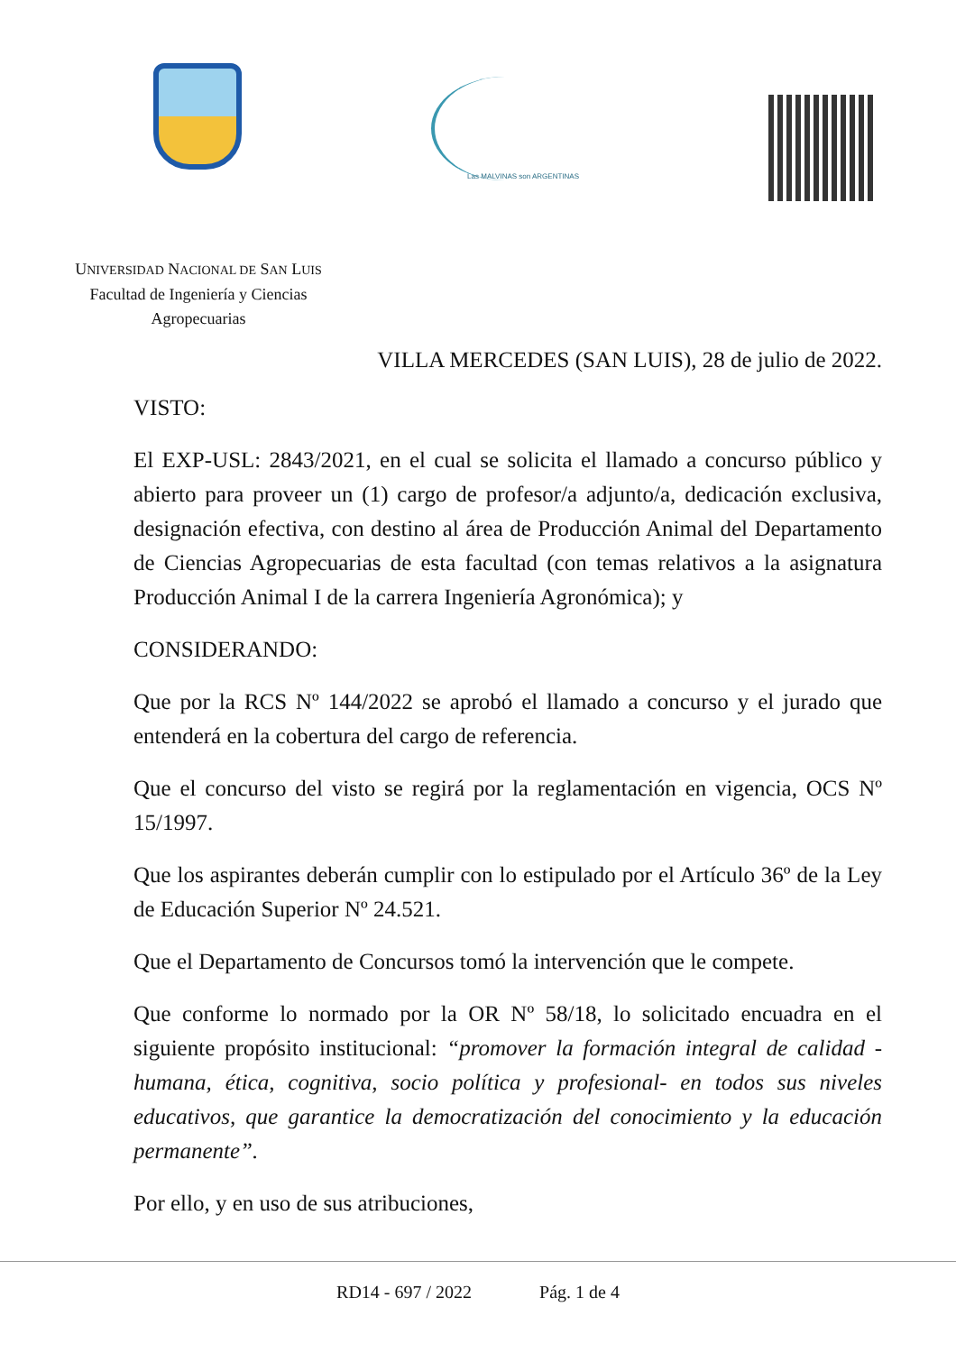Las MALVINAS son ARGENTINAS
UNIVERSIDAD NACIONAL DE SAN LUIS
Facultad de Ingeniería y Ciencias
Agropecuarias
VILLA MERCEDES (SAN LUIS), 28 de julio de 2022.
VISTO:
El EXP-USL: 2843/2021, en el cual se solicita el llamado a concurso público y abierto para proveer un (1) cargo de profesor/a adjunto/a, dedicación exclusiva, designación efectiva, con destino al área de Producción Animal del Departamento de Ciencias Agropecuarias de esta facultad (con temas relativos a la asignatura Producción Animal I de la carrera Ingeniería Agronómica); y
CONSIDERANDO:
Que por la RCS Nº 144/2022 se aprobó el llamado a concurso y el jurado que entenderá en la cobertura del cargo de referencia.
Que el concurso del visto se regirá por la reglamentación en vigencia, OCS Nº 15/1997.
Que los aspirantes deberán cumplir con lo estipulado por el Artículo 36º de la Ley de Educación Superior Nº 24.521.
Que el Departamento de Concursos tomó la intervención que le compete.
Que conforme lo normado por la OR Nº 58/18, lo solicitado encuadra en el siguiente propósito institucional: “promover la formación integral de calidad -humana, ética, cognitiva, socio política y profesional- en todos sus niveles educativos, que garantice la democratización del conocimiento y la educación permanente”.
Por ello, y en uso de sus atribuciones,
RD14 - 697 / 2022 Pág. 1 de 4